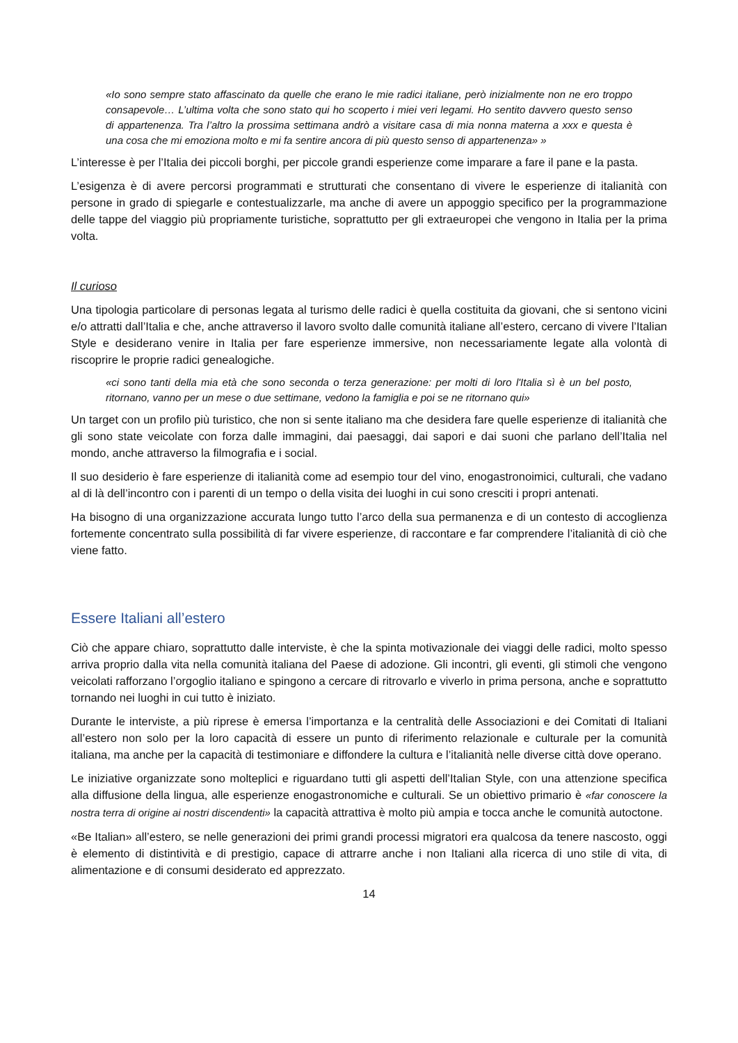«Io sono sempre stato affascinato da quelle che erano le mie radici italiane, però inizialmente non ne ero troppo consapevole… L’ultima volta che sono stato qui ho scoperto i miei veri legami. Ho sentito davvero questo senso di appartenenza. Tra l’altro la prossima settimana andrò a visitare casa di mia nonna materna a xxx e questa è una cosa che mi emoziona molto e mi fa sentire ancora di più questo senso di appartenenza» »
L’interesse è per l’Italia dei piccoli borghi, per piccole grandi esperienze come imparare a fare il pane e la pasta.
L’esigenza è di avere percorsi programmati e strutturati che consentano di vivere le esperienze di italianità con persone in grado di spiegarle e contestualizzarle, ma anche di avere un appoggio specifico per la programmazione delle tappe del viaggio più propriamente turistiche, soprattutto per gli extraeuropei che vengono in Italia per la prima volta.
Il curioso
Una tipologia particolare di personas legata al turismo delle radici è quella costituita da giovani, che si sentono vicini e/o attratti dall’Italia e che, anche attraverso il lavoro svolto dalle comunità italiane all’estero, cercano di vivere l’Italian Style e desiderano venire in Italia per fare esperienze immersive, non necessariamente legate alla volontà di riscoprire le proprie radici genealogiche.
«ci sono tanti della mia età che sono seconda o terza generazione: per molti di loro l'Italia sì è un bel posto, ritornano, vanno per un mese o due settimane, vedono la famiglia e poi se ne ritornano qui»
Un target con un profilo più turistico, che non si sente italiano ma che desidera fare quelle esperienze di italianità che gli sono state veicolate con forza dalle immagini, dai paesaggi, dai sapori e dai suoni che parlano dell’Italia nel mondo, anche attraverso la filmografia e i social.
Il suo desiderio è fare esperienze di italianità come ad esempio tour del vino, enogastronoimici, culturali, che vadano al di là dell’incontro con i parenti di un tempo o della visita dei luoghi in cui sono cresciti i propri antenati.
Ha bisogno di una organizzazione accurata lungo tutto l’arco della sua permanenza e di un contesto di accoglienza fortemente concentrato sulla possibilità di far vivere esperienze, di raccontare e far comprendere l’italianità di ciò che viene fatto.
Essere Italiani all’estero
Ciò che appare chiaro, soprattutto dalle interviste, è che la spinta motivazionale dei viaggi delle radici, molto spesso arriva proprio dalla vita nella comunità italiana del Paese di adozione. Gli incontri, gli eventi, gli stimoli che vengono veicolati rafforzano l’orgoglio italiano e spingono a cercare di ritrovarlo e viverlo in prima persona, anche e soprattutto tornando nei luoghi in cui tutto è iniziato.
Durante le interviste, a più riprese è emersa l’importanza e la centralità delle Associazioni e dei Comitati di Italiani all’estero non solo per la loro capacità di essere un punto di riferimento relazionale e culturale per la comunità italiana, ma anche per la capacità di testimoniare e diffondere la cultura e l’italianità nelle diverse città dove operano.
Le iniziative organizzate sono molteplici e riguardano tutti gli aspetti dell’Italian Style, con una attenzione specifica alla diffusione della lingua, alle esperienze enogastronomiche e culturali. Se un obiettivo primario è «far conoscere la nostra terra di origine ai nostri discendenti» la capacità attrattiva è molto più ampia e tocca anche le comunità autoctone.
«Be Italian» all’estero, se nelle generazioni dei primi grandi processi migratori era qualcosa da tenere nascosto, oggi è elemento di distintività e di prestigio, capace di attrarre anche i non Italiani alla ricerca di uno stile di vita, di alimentazione e di consumi desiderato ed apprezzato.
14